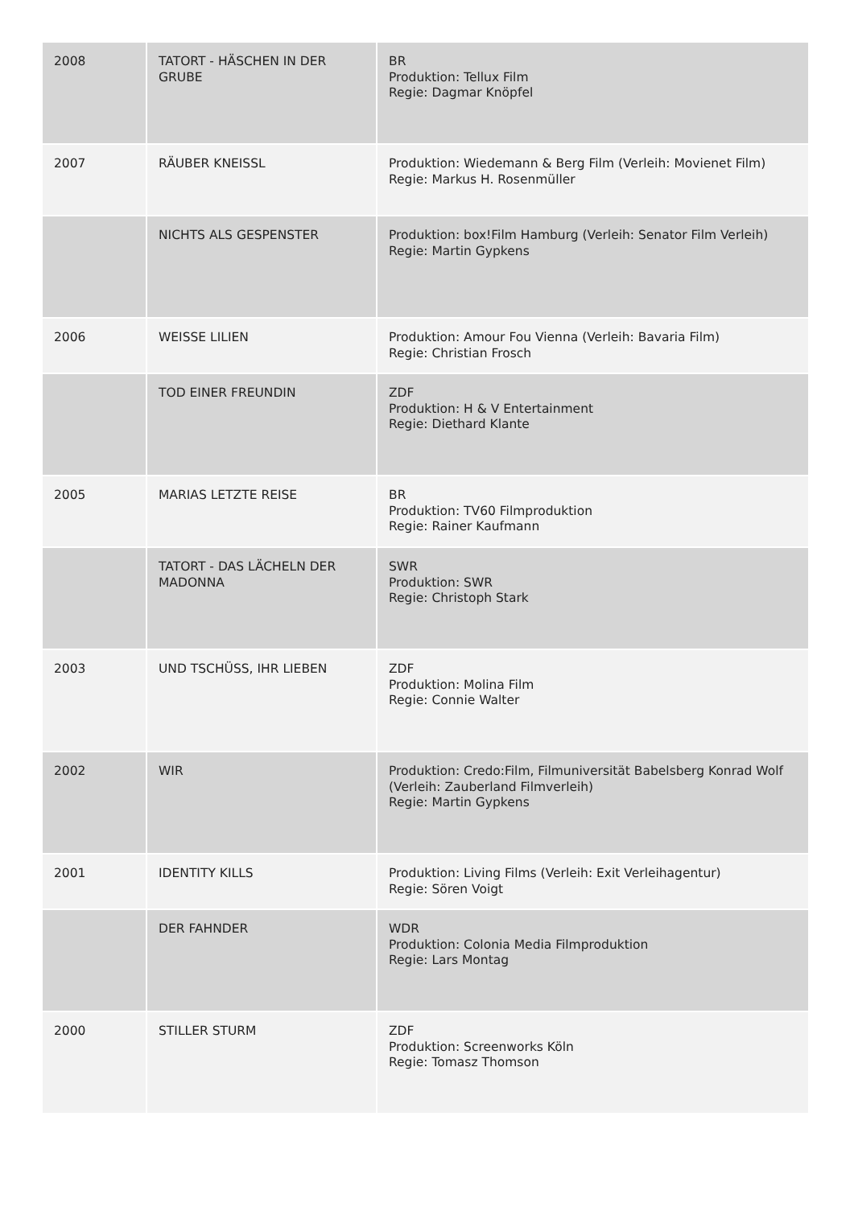| 2008 | TATORT - HÄSCHEN IN DER GRUBE | BR Produktion: Tellux Film Regie: Dagmar Knöpfel |
| 2007 | RÄUBER KNEISSL | Produktion: Wiedemann & Berg Film (Verleih: Movienet Film) Regie: Markus H. Rosenmüller |
| | NICHTS ALS GESPENSTER | Produktion: box!Film Hamburg (Verleih: Senator Film Verleih) Regie: Martin Gypkens |
| 2006 | WEISSE LILIEN | Produktion: Amour Fou Vienna (Verleih: Bavaria Film) Regie: Christian Frosch |
| | TOD EINER FREUNDIN | ZDF Produktion: H & V Entertainment Regie: Diethard Klante |
| 2005 | MARIAS LETZTE REISE | BR Produktion: TV60 Filmproduktion Regie: Rainer Kaufmann |
| | TATORT - DAS LÄCHELN DER MADONNA | SWR Produktion: SWR Regie: Christoph Stark |
| 2003 | UND TSCHÜSS, IHR LIEBEN | ZDF Produktion: Molina Film Regie: Connie Walter |
| 2002 | WIR | Produktion: Credo:Film, Filmuniversität Babelsberg Konrad Wolf (Verleih: Zauberland Filmverleih) Regie: Martin Gypkens |
| 2001 | IDENTITY KILLS | Produktion: Living Films (Verleih: Exit Verleihagentur) Regie: Sören Voigt |
| | DER FAHNDER | WDR Produktion: Colonia Media Filmproduktion Regie: Lars Montag |
| 2000 | STILLER STURM | ZDF Produktion: Screenworks Köln Regie: Tomasz Thomson |